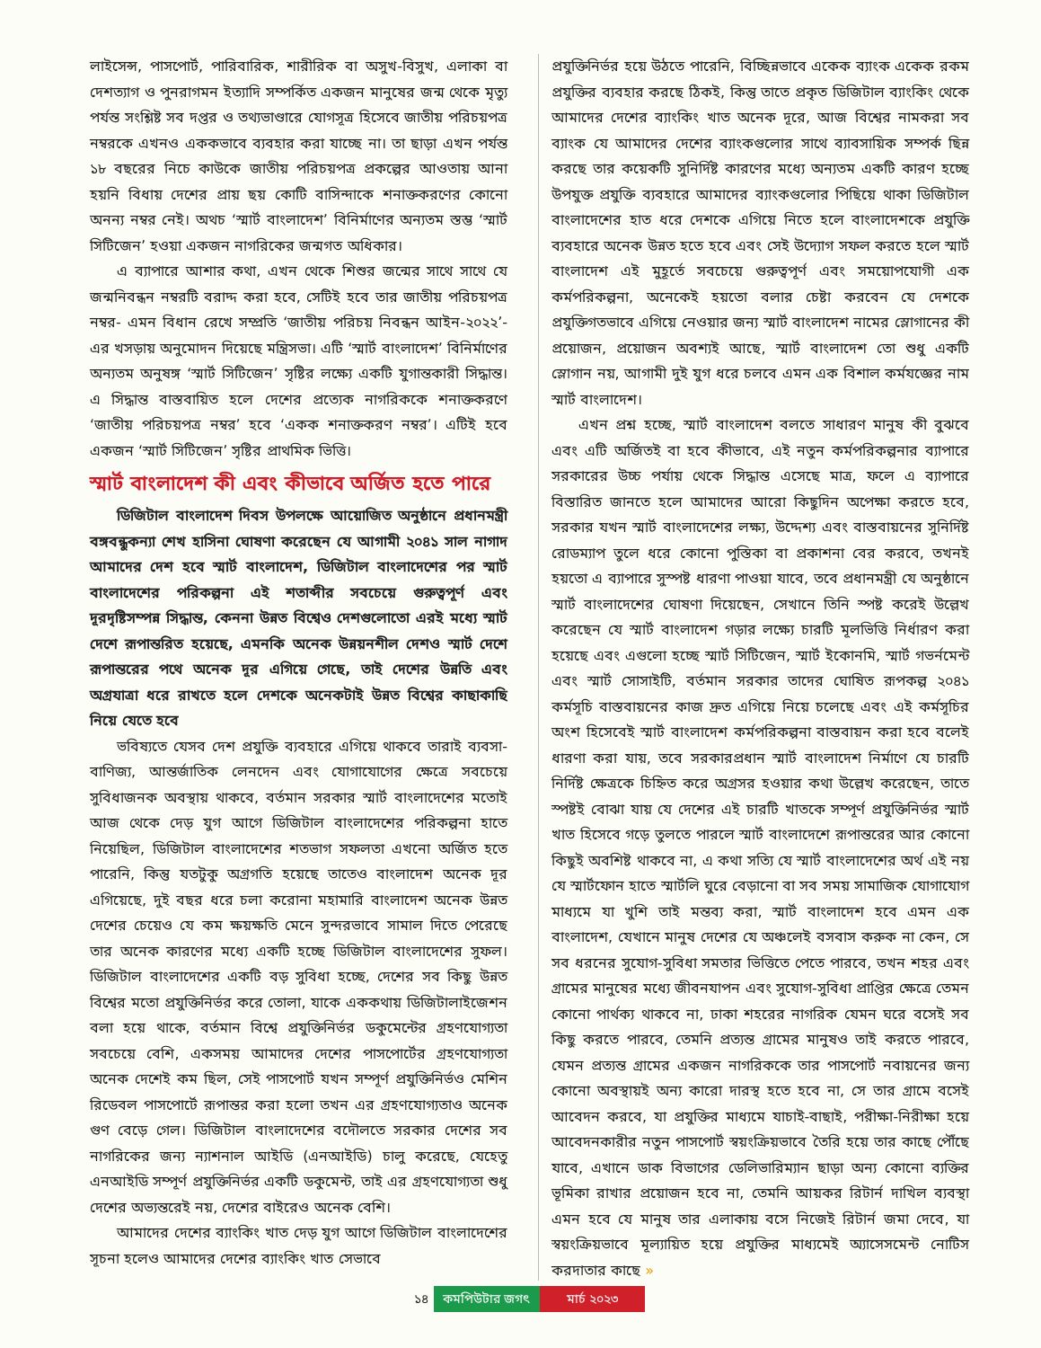লাইসেন্স, পাসপোর্ট, পারিবারিক, শারীরিক বা অসুখ-বিসুখ, এলাকা বা দেশত্যাগ ও পুনরাগমন ইত্যাদি সম্পর্কিত একজন মানুষের জন্ম থেকে মৃত্যু পর্যন্ত সংশ্লিষ্ট সব দপ্তর ও তথ্যভাণ্ডারে যোগসূত্র হিসেবে জাতীয় পরিচয়পত্র নম্বরকে এখনও এককভাবে ব্যবহার করা যাচ্ছে না। তা ছাড়া এখন পর্যন্ত ১৮ বছরের নিচে কাউকে জাতীয় পরিচয়পত্র প্রকল্পের আওতায় আনা হয়নি বিধায় দেশের প্রায় ছয় কোটি বাসিন্দাকে শনাক্তকরণের কোনো অনন্য নম্বর নেই। অথচ ‘স্মার্ট বাংলাদেশ’ বিনির্মাণের অন্যতম স্তম্ভ ‘স্মার্ট সিটিজেন’ হওয়া একজন নাগরিকের জন্মগত অধিকার।
এ ব্যাপারে আশার কথা, এখন থেকে শিশুর জন্মের সাথে সাথে যে জন্মনিবন্ধন নম্বরটি বরাদ্দ করা হবে, সেটিই হবে তার জাতীয় পরিচয়পত্র নম্বর- এমন বিধান রেখে সম্প্রতি ‘জাতীয় পরিচয় নিবন্ধন আইন-২০২২’-এর খসড়ায় অনুমোদন দিয়েছে মন্ত্রিসভা। এটি ‘স্মার্ট বাংলাদেশ’ বিনির্মাণের অন্যতম অনুষঙ্গ ‘স্মার্ট সিটিজেন’ সৃষ্টির লক্ষ্যে একটি যুগান্তকারী সিদ্ধান্ত। এ সিদ্ধান্ত বাস্তবায়িত হলে দেশের প্রত্যেক নাগরিককে শনাক্তকরণে ‘জাতীয় পরিচয়পত্র নম্বর’ হবে ‘একক শনাক্তকরণ নম্বর’। এটিই হবে একজন ‘স্মার্ট সিটিজেন’ সৃষ্টির প্রাথমিক ভিত্তি।
স্মার্ট বাংলাদেশ কী এবং কীভাবে অর্জিত হতে পারে
ডিজিটাল বাংলাদেশ দিবস উপলক্ষে আয়োজিত অনুষ্ঠানে প্রধানমন্ত্রী বঙ্গবন্ধুকন্যা শেখ হাসিনা ঘোষণা করেছেন যে আগামী ২০৪১ সাল নাগাদ আমাদের দেশ হবে স্মার্ট বাংলাদেশ, ডিজিটাল বাংলাদেশের পর স্মার্ট বাংলাদেশের পরিকল্পনা এই শতাব্দীর সবচেয়ে গুরুত্বপূর্ণ এবং দূরদৃষ্টিসম্পন্ন সিদ্ধান্ত, কেননা উন্নত বিশ্বেও দেশগুলোতো এরই মধ্যে স্মার্ট দেশে রূপান্তরিত হয়েছে, এমনকি অনেক উন্নয়নশীল দেশও স্মার্ট দেশে রূপান্তরের পথে অনেক দূর এগিয়ে গেছে, তাই দেশের উন্নতি এবং অগ্রযাত্রা ধরে রাখতে হলে দেশকে অনেকটাই উন্নত বিশ্বের কাছাকাছি নিয়ে যেতে হবে
ভবিষ্যতে যেসব দেশ প্রযুক্তি ব্যবহারে এগিয়ে থাকবে তারাই ব্যবসা-বাণিজ্য, আন্তর্জাতিক লেনদেন এবং যোগাযোগের ক্ষেত্রে সবচেয়ে সুবিধাজনক অবস্থায় থাকবে, বর্তমান সরকার স্মার্ট বাংলাদেশের মতোই আজ থেকে দেড় যুগ আগে ডিজিটাল বাংলাদেশের পরিকল্পনা হাতে নিয়েছিল, ডিজিটাল বাংলাদেশের শতভাগ সফলতা এখনো অর্জিত হতে পারেনি, কিন্তু যতটুকু অগ্রগতি হয়েছে তাতেও বাংলাদেশ অনেক দূর এগিয়েছে, দুই বছর ধরে চলা করোনা মহামারি বাংলাদেশ অনেক উন্নত দেশের চেয়েও যে কম ক্ষয়ক্ষতি মেনে সুন্দরভাবে সামাল দিতে পেরেছে তার অনেক কারণের মধ্যে একটি হচ্ছে ডিজিটাল বাংলাদেশের সুফল। ডিজিটাল বাংলাদেশের একটি বড় সুবিধা হচ্ছে, দেশের সব কিছু উন্নত বিশ্বের মতো প্রযুক্তিনির্ভর করে তোলা, যাকে এককথায় ডিজিটালাইজেশন বলা হয়ে থাকে, বর্তমান বিশ্বে প্রযুক্তিনির্ভর ডকুমেন্টের গ্রহণযোগ্যতা সবচেয়ে বেশি, একসময় আমাদের দেশের পাসপোর্টের গ্রহণযোগ্যতা অনেক দেশেই কম ছিল, সেই পাসপোর্ট যখন সম্পূর্ণ প্রযুক্তিনির্ভও মেশিন রিডেবল পাসপোর্টে রূপান্তর করা হলো তখন এর গ্রহণযোগ্যতাও অনেক গুণ বেড়ে গেল। ডিজিটাল বাংলাদেশের বদৌলতে সরকার দেশের সব নাগরিকের জন্য ন্যাশনাল আইডি (এনআইডি) চালু করেছে, যেহেতু এনআইডি সম্পূর্ণ প্রযুক্তিনির্ভর একটি ডকুমেন্ট, তাই এর গ্রহণযোগ্যতা শুধু দেশের অভ্যন্তরেই নয়, দেশের বাইরেও অনেক বেশি।
আমাদের দেশের ব্যাংকিং খাত দেড় যুগ আগে ডিজিটাল বাংলাদেশের সূচনা হলেও আমাদের দেশের ব্যাংকিং খাত সেভাবে
প্রযুক্তিনির্ভর হয়ে উঠতে পারেনি, বিচ্ছিন্নভাবে একেক ব্যাংক একেক রকম প্রযুক্তির ব্যবহার করছে ঠিকই, কিন্তু তাতে প্রকৃত ডিজিটাল ব্যাংকিং থেকে আমাদের দেশের ব্যাংকিং খাত অনেক দূরে, আজ বিশ্বের নামকরা সব ব্যাংক যে আমাদের দেশের ব্যাংকগুলোর সাথে ব্যাবসায়িক সম্পর্ক ছিন্ন করছে তার কয়েকটি সুনির্দিষ্ট কারণের মধ্যে অন্যতম একটি কারণ হচ্ছে উপযুক্ত প্রযুক্তি ব্যবহারে আমাদের ব্যাংকগুলোর পিছিয়ে থাকা ডিজিটাল বাংলাদেশের হাত ধরে দেশকে এগিয়ে নিতে হলে বাংলাদেশকে প্রযুক্তি ব্যবহারে অনেক উন্নত হতে হবে এবং সেই উদ্যোগ সফল করতে হলে স্মার্ট বাংলাদেশ এই মুহূর্তে সবচেয়ে গুরুত্বপূর্ণ এবং সময়োপযোগী এক কর্মপরিকল্পনা, অনেকেই হয়তো বলার চেষ্টা করবেন যে দেশকে প্রযুক্তিগতভাবে এগিয়ে নেওয়ার জন্য স্মার্ট বাংলাদেশ নামের স্লোগানের কী প্রয়োজন, প্রয়োজন অবশ্যই আছে, স্মার্ট বাংলাদেশ তো শুধু একটি স্লোগান নয়, আগামী দুই যুগ ধরে চলবে এমন এক বিশাল কর্মযজ্ঞের নাম স্মার্ট বাংলাদেশ।
এখন প্রশ্ন হচ্ছে, স্মার্ট বাংলাদেশ বলতে সাধারণ মানুষ কী বুঝবে এবং এটি অর্জিতই বা হবে কীভাবে, এই নতুন কর্মপরিকল্পনার ব্যাপারে সরকারের উচ্চ পর্যায় থেকে সিদ্ধান্ত এসেছে মাত্র, ফলে এ ব্যাপারে বিস্তারিত জানতে হলে আমাদের আরো কিছুদিন অপেক্ষা করতে হবে, সরকার যখন স্মার্ট বাংলাদেশের লক্ষ্য, উদ্দেশ্য এবং বাস্তবায়নের সুনির্দিষ্ট রোডম্যাপ তুলে ধরে কোনো পুস্তিকা বা প্রকাশনা বের করবে, তখনই হয়তো এ ব্যাপারে সুস্পষ্ট ধারণা পাওয়া যাবে, তবে প্রধানমন্ত্রী যে অনুষ্ঠানে স্মার্ট বাংলাদেশের ঘোষণা দিয়েছেন, সেখানে তিনি স্পষ্ট করেই উল্লেখ করেছেন যে স্মার্ট বাংলাদেশ গড়ার লক্ষ্যে চারটি মূলভিত্তি নির্ধারণ করা হয়েছে এবং এগুলো হচ্ছে স্মার্ট সিটিজেন, স্মার্ট ইকোনমি, স্মার্ট গভর্নমেন্ট এবং স্মার্ট সোসাইটি, বর্তমান সরকার তাদের ঘোষিত রূপকল্প ২০৪১ কর্মসূচি বাস্তবায়নের কাজ দ্রুত এগিয়ে নিয়ে চলেছে এবং এই কর্মসূচির অংশ হিসেবেই স্মার্ট বাংলাদেশ কর্মপরিকল্পনা বাস্তবায়ন করা হবে বলেই ধারণা করা যায়, তবে সরকারপ্রধান স্মার্ট বাংলাদেশ নির্মাণে যে চারটি নির্দিষ্ট ক্ষেত্রকে চিহ্নিত করে অগ্রসর হওয়ার কথা উল্লেখ করেছেন, তাতে স্পষ্টই বোঝা যায় যে দেশের এই চারটি খাতকে সম্পূর্ণ প্রযুক্তিনির্ভর স্মার্ট খাত হিসেবে গড়ে তুলতে পারলে স্মার্ট বাংলাদেশে রূপান্তরের আর কোনো কিছুই অবশিষ্ট থাকবে না, এ কথা সত্যি যে স্মার্ট বাংলাদেশের অর্থ এই নয় যে স্মার্টফোন হাতে স্মার্টলি ঘুরে বেড়ানো বা সব সময় সামাজিক যোগাযোগ মাধ্যমে যা খুশি তাই মন্তব্য করা, স্মার্ট বাংলাদেশ হবে এমন এক বাংলাদেশ, যেখানে মানুষ দেশের যে অঞ্চলেই বসবাস করুক না কেন, সে সব ধরনের সুযোগ-সুবিধা সমতার ভিত্তিতে পেতে পারবে, তখন শহর এবং গ্রামের মানুষের মধ্যে জীবনযাপন এবং সুযোগ-সুবিধা প্রাপ্তির ক্ষেত্রে তেমন কোনো পার্থক্য থাকবে না, ঢাকা শহরের নাগরিক যেমন ঘরে বসেই সব কিছু করতে পারবে, তেমনি প্রত্যন্ত গ্রামের মানুষও তাই করতে পারবে, যেমন প্রত্যন্ত গ্রামের একজন নাগরিককে তার পাসপোর্ট নবায়নের জন্য কোনো অবস্থায়ই অন্য কারো দারস্থ হতে হবে না, সে তার গ্রামে বসেই আবেদন করবে, যা প্রযুক্তির মাধ্যমে যাচাই-বাছাই, পরীক্ষা-নিরীক্ষা হয়ে আবেদনকারীর নতুন পাসপোর্ট স্বয়ংক্রিয়ভাবে তৈরি হয়ে তার কাছে পৌঁছে যাবে, এখানে ডাক বিভাগের ডেলিভারিম্যান ছাড়া অন্য কোনো ব্যক্তির ভূমিকা রাখার প্রয়োজন হবে না, তেমনি আয়কর রিটার্ন দাখিল ব্যবস্থা এমন হবে যে মানুষ তার এলাকায় বসে নিজেই রিটার্ন জমা দেবে, যা স্বয়ংক্রিয়ভাবে মূল্যায়িত হয়ে প্রযুক্তির মাধ্যমেই অ্যাসেসমেন্ট নোটিস করদাতার কাছে »
১৪ কমপিউটার জগৎ মার্চ ২০২৩